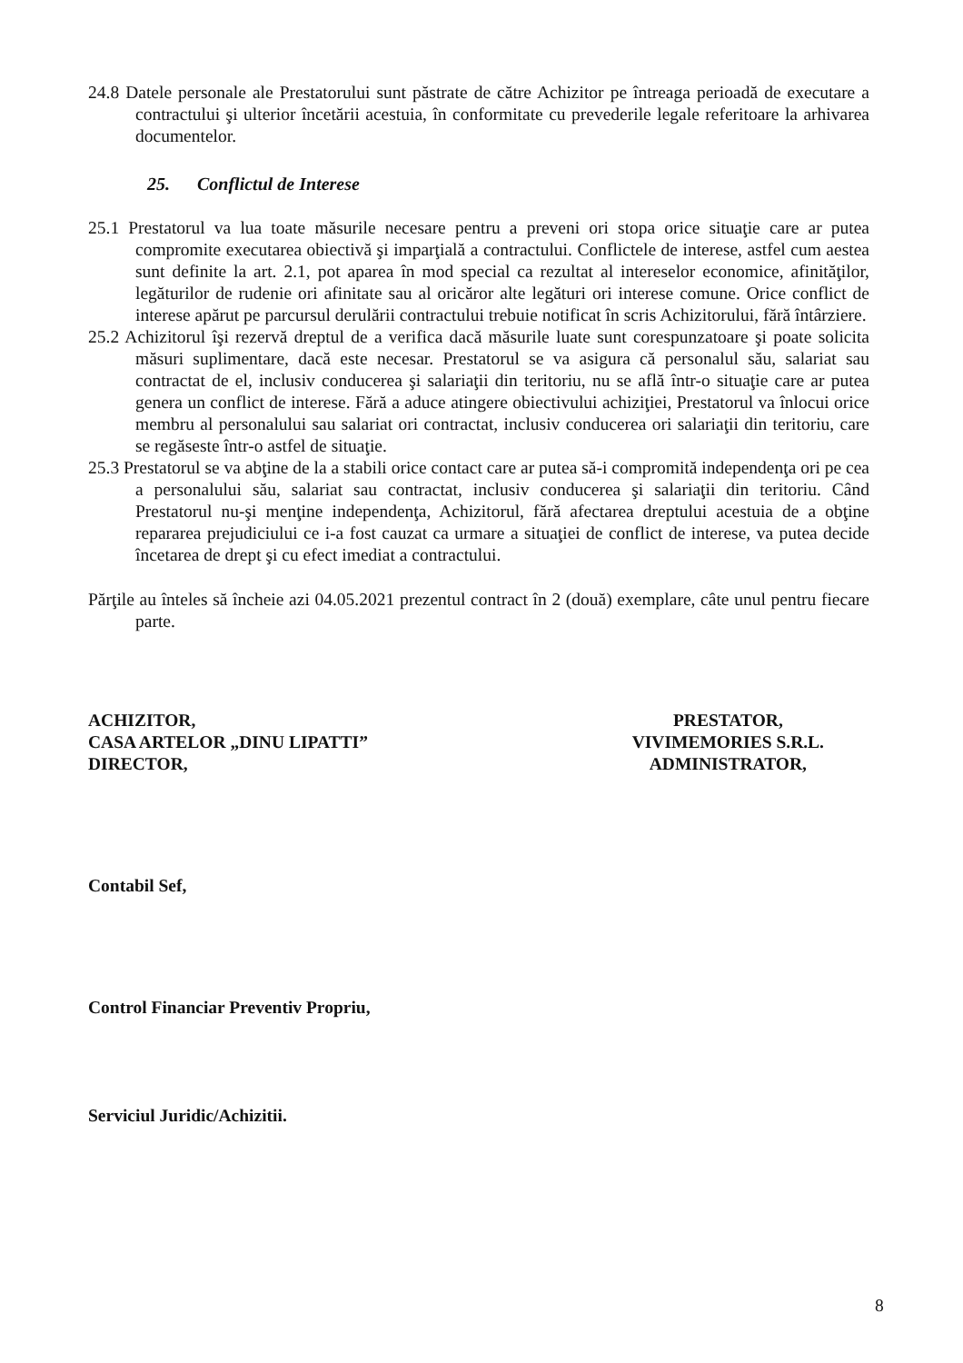24.8 Datele personale ale Prestatorului sunt păstrate de către Achizitor pe întreaga perioadă de executare a contractului şi ulterior încetării acestuia, în conformitate cu prevederile legale referitoare la arhivarea documentelor.
25. Conflictul de Interese
25.1 Prestatorul va lua toate măsurile necesare pentru a preveni ori stopa orice situaţie care ar putea compromite executarea obiectivă şi imparţială a contractului. Conflictele de interese, astfel cum aestea sunt definite la art. 2.1, pot aparea în mod special ca rezultat al intereselor economice, afinităţilor, legăturilor de rudenie ori afinitate sau al oricăror alte legături ori interese comune. Orice conflict de interese apărut pe parcursul derulării contractului trebuie notificat în scris Achizitorului, fără întârziere.
25.2 Achizitorul îşi rezervă dreptul de a verifica dacă măsurile luate sunt corespunzatoare şi poate solicita măsuri suplimentare, dacă este necesar. Prestatorul se va asigura că personalul său, salariat sau contractat de el, inclusiv conducerea şi salariaţii din teritoriu, nu se află într-o situaţie care ar putea genera un conflict de interese. Fără a aduce atingere obiectivului achiziţiei, Prestatorul va înlocui orice membru al personalului sau salariat ori contractat, inclusiv conducerea ori salariaţii din teritoriu, care se regăseste într-o astfel de situaţie.
25.3 Prestatorul se va abţine de la a stabili orice contact care ar putea să-i compromită independenţa ori pe cea a personalului său, salariat sau contractat, inclusiv conducerea şi salariaţii din teritoriu. Când Prestatorul nu-şi menţine independenţa, Achizitorul, fără afectarea dreptului acestuia de a obţine repararea prejudiciului ce i-a fost cauzat ca urmare a situaţiei de conflict de interese, va putea decide încetarea de drept şi cu efect imediat a contractului.
Părţile au înteles să încheie azi 04.05.2021 prezentul contract în 2 (două) exemplare, câte unul pentru fiecare parte.
ACHIZITOR,
CASA ARTELOR „DINU LIPATTI”
DIRECTOR,
PRESTATOR,
VIVIMEMORIES S.R.L.
ADMINISTRATOR,
Contabil Sef,
Control Financiar Preventiv Propriu,
Serviciul Juridic/Achizitii.
8